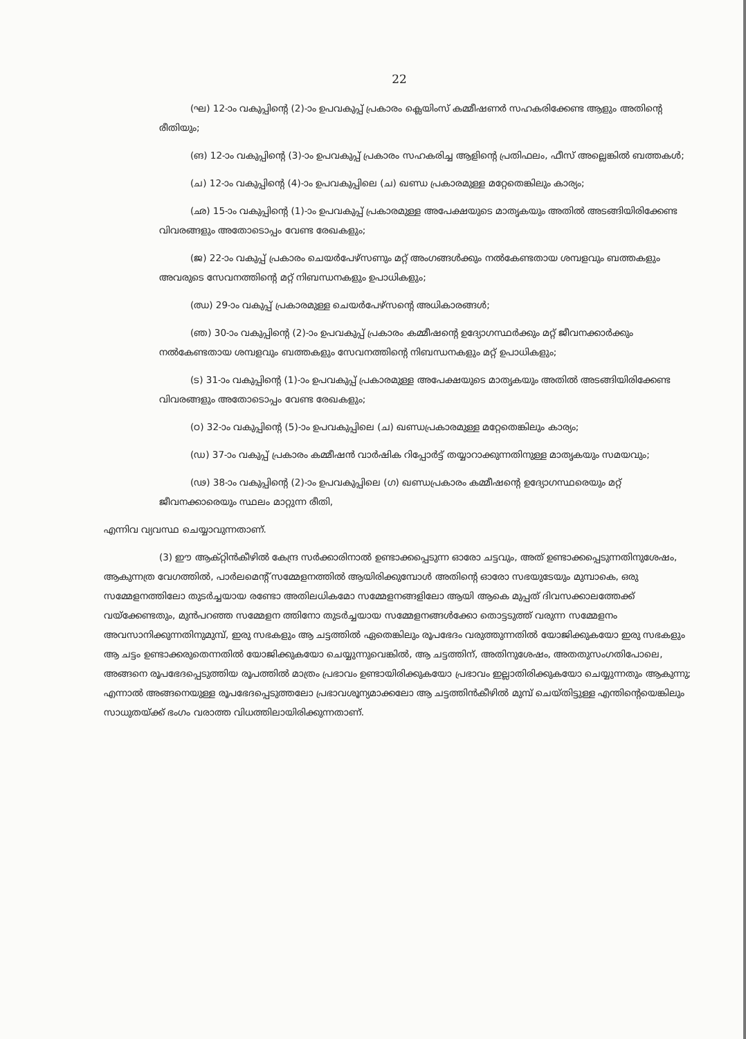22
(ഘ) 12-ാം വകുപ്പിന്റെ (2)-ാം ഉപവകുപ്പ് പ്രകാരം ക്ലെയിംസ് കമ്മീഷണർ സഹകരിക്കേണ്ട ആളും അതിന്റെ രീതിയും;
(ങ) 12-ാം വകുപ്പിന്റെ (3)-ാം ഉപവകുപ്പ് പ്രകാരം സഹകരിച്ച ആളിന്റെ പ്രതിഫലം, ഫീസ് അല്ലെങ്കിൽ ബത്തകൾ;
(ച) 12-ാം വകുപ്പിന്റെ (4)-ാം ഉപവകുപ്പിലെ (ച) ഖണ്ഡ പ്രകാരമുള്ള മറ്റേതെങ്കിലും കാര്യം;
(ഛ) 15-ാം വകുപ്പിന്റെ (1)-ാം ഉപവകുപ്പ് പ്രകാരമുള്ള അപേക്ഷയുടെ മാതൃകയും അതിൽ അടങ്ങിയിരിക്കേണ്ട വിവരങ്ങളും അതോടൊപ്പം വേണ്ട രേഖകളും;
(ജ) 22-ാം വകുപ്പ് പ്രകാരം ചെയർപേഴ്സണും മറ്റ് അംഗങ്ങൾക്കും നൽകേണ്ടതായ ശമ്പളവും ബത്തകളും അവരുടെ സേവനത്തിന്റെ മറ്റ് നിബന്ധനകളും ഉപാധികളും;
(ഝ) 29-ാം വകുപ്പ് പ്രകാരമുള്ള ചെയർപേഴ്സന്റെ അധികാരങ്ങൾ;
(ഞ) 30-ാം വകുപ്പിന്റെ (2)-ാം ഉപവകുപ്പ് പ്രകാരം കമ്മീഷന്റെ ഉദ്യോഗസ്ഥർക്കും മറ്റ് ജീവനക്കാർക്കും നൽകേണ്ടതായ ശമ്പളവും ബത്തകളും സേവനത്തിന്റെ നിബന്ധനകളും മറ്റ് ഉപാധികളും;
(ട) 31-ാം വകുപ്പിന്റെ (1)-ാം ഉപവകുപ്പ് പ്രകാരമുള്ള അപേക്ഷയുടെ മാതൃകയും അതിൽ അടങ്ങിയിരിക്കേണ്ട വിവരങ്ങളും അതോടൊപ്പം വേണ്ട രേഖകളും;
(ഠ) 32-ാം വകുപ്പിന്റെ (5)-ാം ഉപവകുപ്പിലെ (ച) ഖണ്ഡപ്രകാരമുള്ള മറ്റേതെങ്കിലും കാര്യം;
(ഡ) 37-ാം വകുപ്പ് പ്രകാരം കമ്മീഷൻ വാർഷിക റിപ്പോർട്ട് തയ്യാറാക്കുന്നതിനുള്ള മാതൃകയും സമയവും;
(ഢ) 38-ാം വകുപ്പിന്റെ (2)-ാം ഉപവകുപ്പിലെ (ഗ) ഖണ്ഡപ്രകാരം കമ്മീഷന്റെ ഉദ്യോഗസ്ഥരെയും മറ്റ് ജീവനക്കാരെയും സ്ഥലം മാറ്റുന്ന രീതി,
എന്നിവ വ്യവസ്ഥ ചെയ്യാവുന്നതാണ്.
(3) ഈ ആക്റ്റിൻകീഴിൽ കേന്ദ്ര സർക്കാരിനാൽ ഉണ്ടാക്കപ്പെടുന്ന ഓരോ ചട്ടവും, അത് ഉണ്ടാക്കപ്പെടുന്നതിനുശേഷം, ആകുന്നത്ര വേഗത്തിൽ, പാർലമെന്റ് സമ്മേളനത്തിൽ ആയിരിക്കുമ്പോൾ അതിന്റെ ഓരോ സഭയുടേയും മുമ്പാകെ, ഒരു സമ്മേളനത്തിലോ തുടർച്ചയായ രണ്ടോ അതിലധികമോ സമ്മേളനങ്ങളിലോ ആയി ആകെ മുപ്പത് ദിവസക്കാലത്തേക്ക് വയ്ക്കേണ്ടതും, മുൻപറഞ്ഞ സമ്മേളന ത്തിനോ തുടർച്ചയായ സമ്മേളനങ്ങൾക്കോ തൊട്ടടുത്ത് വരുന്ന സമ്മേളനം അവസാനിക്കുന്നതിനുമുമ്പ്, ഇരു സഭകളും ആ ചട്ടത്തിൽ ഏതെങ്കിലും രൂപഭേദം വരുത്തുന്നതിൽ യോജിക്കുകയോ ഇരു സഭകളും ആ ചട്ടം ഉണ്ടാക്കരുതെന്നതിൽ യോജിക്കുകയോ ചെയ്യുന്നുവെങ്കിൽ, ആ ചട്ടത്തിന്, അതിനുശേഷം, അതതുസംഗതിപോലെ, അങ്ങനെ രൂപഭേദപ്പെടുത്തിയ രൂപത്തിൽ മാത്രം പ്രഭാവം ഉണ്ടായിരിക്കുകയോ പ്രഭാവം ഇല്ലാതിരിക്കുകയോ ചെയ്യുന്നതും ആകുന്നു; എന്നാൽ അങ്ങനെയുള്ള രൂപഭേദപ്പെടുത്തലോ പ്രഭാവശൂന്യമാക്കലോ ആ ചട്ടത്തിൻകീഴിൽ മുമ്പ് ചെയ്തിട്ടുള്ള എന്തിന്റെയെങ്കിലും സാധുതയ്ക്ക് ഭംഗം വരാത്ത വിധത്തിലായിരിക്കുന്നതാണ്.